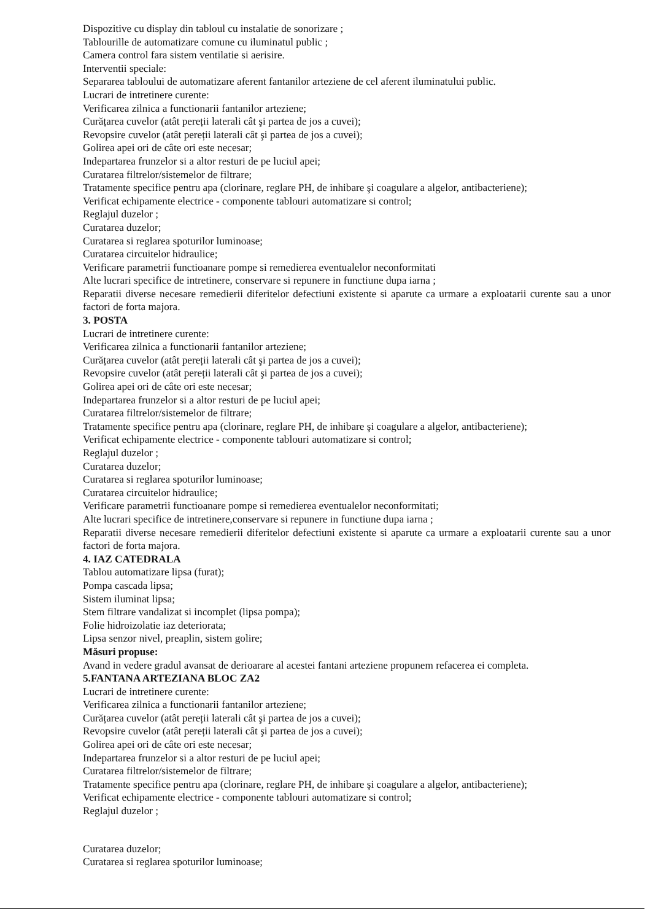Dispozitive cu display din tabloul cu instalatie de sonorizare ;
Tablourille de automatizare comune cu iluminatul public ;
Camera control fara sistem ventilatie si aerisire.
Interventii speciale:
Separarea tabloului de automatizare aferent fantanilor arteziene de cel aferent iluminatului public.
Lucrari de intretinere curente:
Verificarea zilnica a functionarii fantanilor arteziene;
Curățarea cuvelor (atât pereții laterali cât şi partea de jos a cuvei);
Revopsire cuvelor (atât pereții laterali cât şi partea de jos a cuvei);
Golirea apei ori de câte ori este necesar;
Indepartarea frunzelor si a altor resturi de pe luciul apei;
Curatarea filtrelor/sistemelor de filtrare;
Tratamente specifice pentru apa (clorinare, reglare PH, de inhibare şi coagulare a algelor, antibacteriene);
Verificat echipamente electrice - componente tablouri automatizare si control;
Reglajul duzelor ;
Curatarea duzelor;
Curatarea si reglarea spoturilor luminoase;
Curatarea circuitelor hidraulice;
Verificare parametrii functioanare pompe si remedierea eventualelor neconformitati
Alte lucrari specifice de intretinere, conservare si repunere in functiune dupa iarna ;
Reparatii diverse necesare remedierii diferitelor defectiuni existente si aparute ca urmare a exploatarii curente sau a unor factori de forta majora.
3. POSTA
Lucrari de intretinere curente:
Verificarea zilnica a functionarii fantanilor arteziene;
Curățarea cuvelor (atât pereții laterali cât şi partea de jos a cuvei);
Revopsire cuvelor (atât pereții laterali cât şi partea de jos a cuvei);
Golirea apei ori de câte ori este necesar;
Indepartarea frunzelor si a altor resturi de pe luciul apei;
Curatarea filtrelor/sistemelor de filtrare;
Tratamente specifice pentru apa (clorinare, reglare PH, de inhibare şi coagulare a algelor, antibacteriene);
Verificat echipamente electrice - componente tablouri automatizare si control;
Reglajul duzelor ;
Curatarea duzelor;
Curatarea si reglarea spoturilor luminoase;
Curatarea circuitelor hidraulice;
Verificare parametrii functioanare pompe si remedierea eventualelor neconformitati;
Alte lucrari specifice de intretinere,conservare si repunere in functiune dupa iarna ;
Reparatii diverse necesare remedierii diferitelor defectiuni existente si aparute ca urmare a exploatarii curente sau a unor factori de forta majora.
4. IAZ CATEDRALA
Tablou automatizare lipsa (furat);
Pompa cascada lipsa;
Sistem iluminat lipsa;
Stem filtrare vandalizat si incomplet (lipsa pompa);
Folie hidroizolatie iaz deteriorata;
Lipsa senzor nivel, preaplin, sistem golire;
Măsuri propuse:
Avand in vedere gradul avansat de derioarare al acestei fantani arteziene propunem refacerea ei completa.
5.FANTANA ARTEZIANA BLOC ZA2
Lucrari de intretinere curente:
Verificarea zilnica a functionarii fantanilor arteziene;
Curățarea cuvelor (atât pereții laterali cât şi partea de jos a cuvei);
Revopsire cuvelor (atât pereții laterali cât şi partea de jos a cuvei);
Golirea apei ori de câte ori este necesar;
Indepartarea frunzelor si a altor resturi de pe luciul apei;
Curatarea filtrelor/sistemelor de filtrare;
Tratamente specifice pentru apa (clorinare, reglare PH, de inhibare şi coagulare a algelor, antibacteriene);
Verificat echipamente electrice - componente tablouri automatizare si control;
Reglajul duzelor ;
Curatarea duzelor;
Curatarea si reglarea spoturilor luminoase;